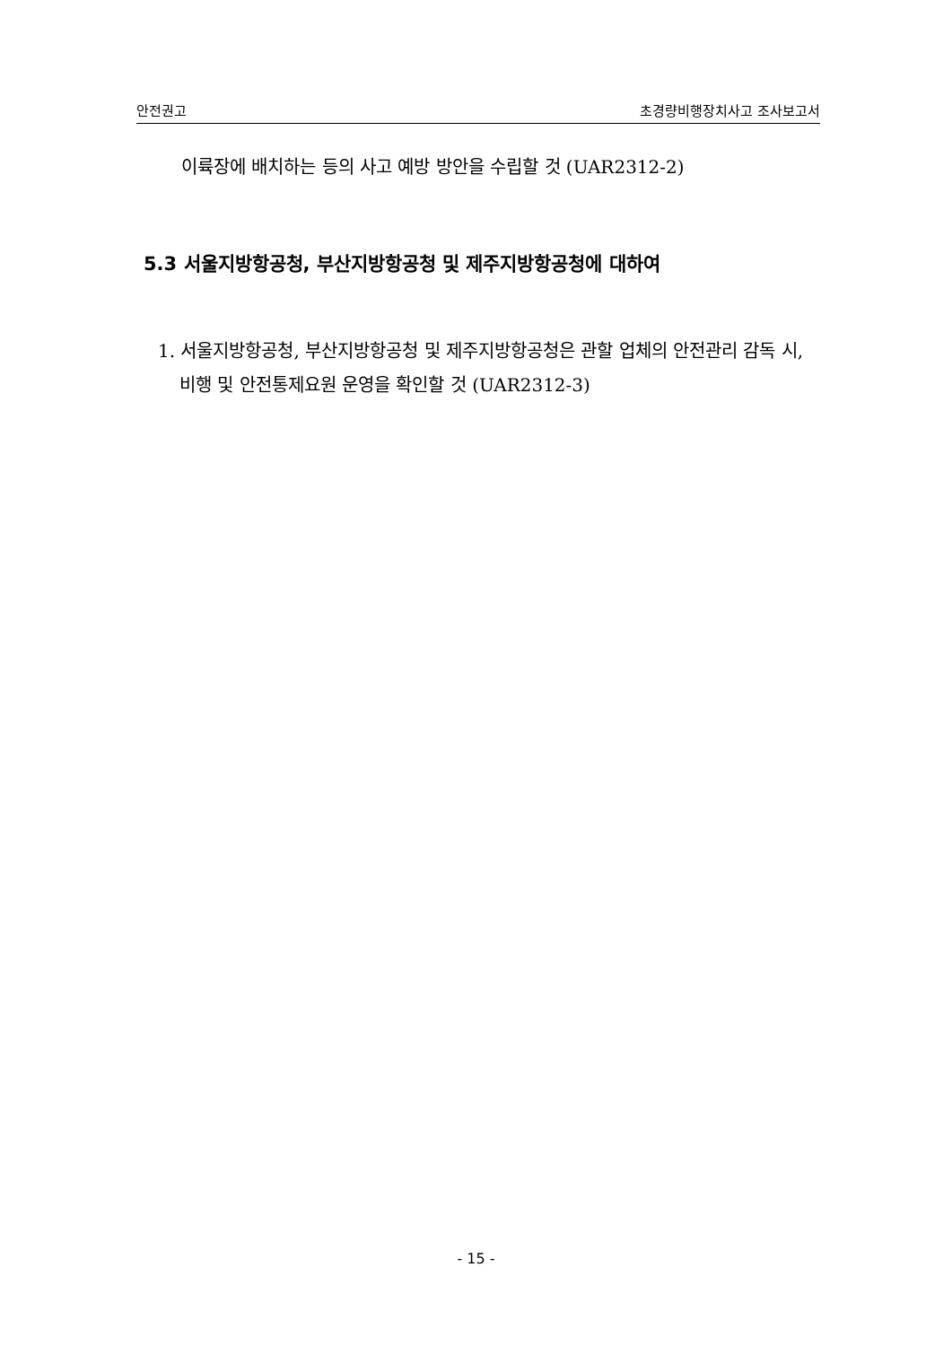안전권고 초경량비행장치사고 조사보고서
이륙장에 배치하는 등의 사고 예방 방안을 수립할 것 (UAR2312-2)
5.3 서울지방항공청, 부산지방항공청 및 제주지방항공청에 대하여
1. 서울지방항공청, 부산지방항공청 및 제주지방항공청은 관할 업체의 안전관리 감독 시, 비행 및 안전통제요원 운영을 확인할 것 (UAR2312-3)
- 15 -